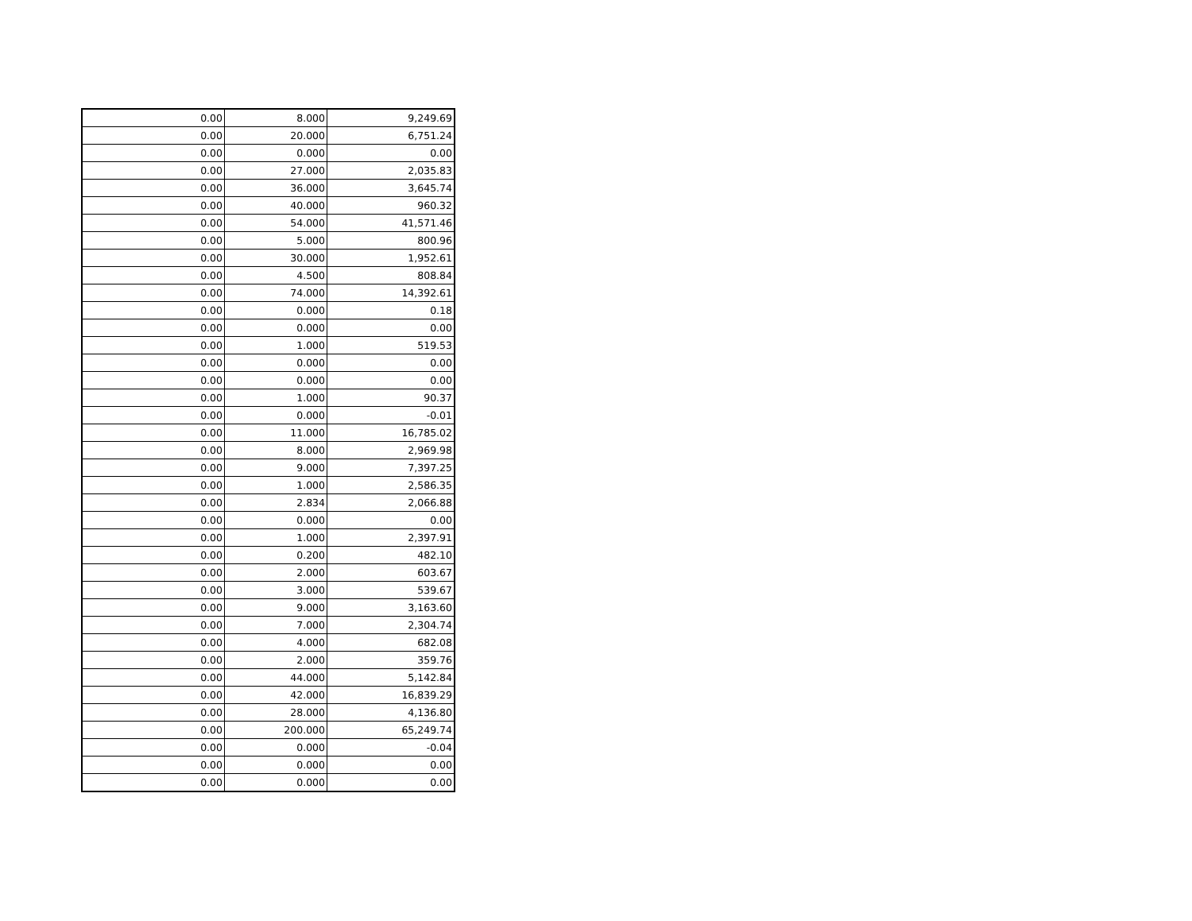| 0.00 | 8.000 | 9,249.69 |
| 0.00 | 20.000 | 6,751.24 |
| 0.00 | 0.000 | 0.00 |
| 0.00 | 27.000 | 2,035.83 |
| 0.00 | 36.000 | 3,645.74 |
| 0.00 | 40.000 | 960.32 |
| 0.00 | 54.000 | 41,571.46 |
| 0.00 | 5.000 | 800.96 |
| 0.00 | 30.000 | 1,952.61 |
| 0.00 | 4.500 | 808.84 |
| 0.00 | 74.000 | 14,392.61 |
| 0.00 | 0.000 | 0.18 |
| 0.00 | 0.000 | 0.00 |
| 0.00 | 1.000 | 519.53 |
| 0.00 | 0.000 | 0.00 |
| 0.00 | 0.000 | 0.00 |
| 0.00 | 1.000 | 90.37 |
| 0.00 | 0.000 | -0.01 |
| 0.00 | 11.000 | 16,785.02 |
| 0.00 | 8.000 | 2,969.98 |
| 0.00 | 9.000 | 7,397.25 |
| 0.00 | 1.000 | 2,586.35 |
| 0.00 | 2.834 | 2,066.88 |
| 0.00 | 0.000 | 0.00 |
| 0.00 | 1.000 | 2,397.91 |
| 0.00 | 0.200 | 482.10 |
| 0.00 | 2.000 | 603.67 |
| 0.00 | 3.000 | 539.67 |
| 0.00 | 9.000 | 3,163.60 |
| 0.00 | 7.000 | 2,304.74 |
| 0.00 | 4.000 | 682.08 |
| 0.00 | 2.000 | 359.76 |
| 0.00 | 44.000 | 5,142.84 |
| 0.00 | 42.000 | 16,839.29 |
| 0.00 | 28.000 | 4,136.80 |
| 0.00 | 200.000 | 65,249.74 |
| 0.00 | 0.000 | -0.04 |
| 0.00 | 0.000 | 0.00 |
| 0.00 | 0.000 | 0.00 |